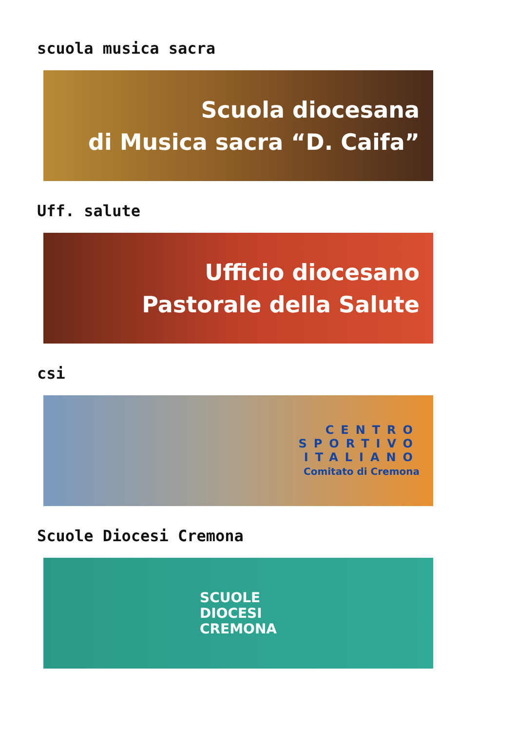scuola musica sacra
Scuola diocesana
di Musica sacra “D. Caifa”
Uff. salute
Ufficio diocesano
Pastorale della Salute
csi
CENTRO
SPORTIVO
ITALIANO
Comitato di Cremona
Scuole Diocesi Cremona
SCUOLE
DIOCESI
CREMONA